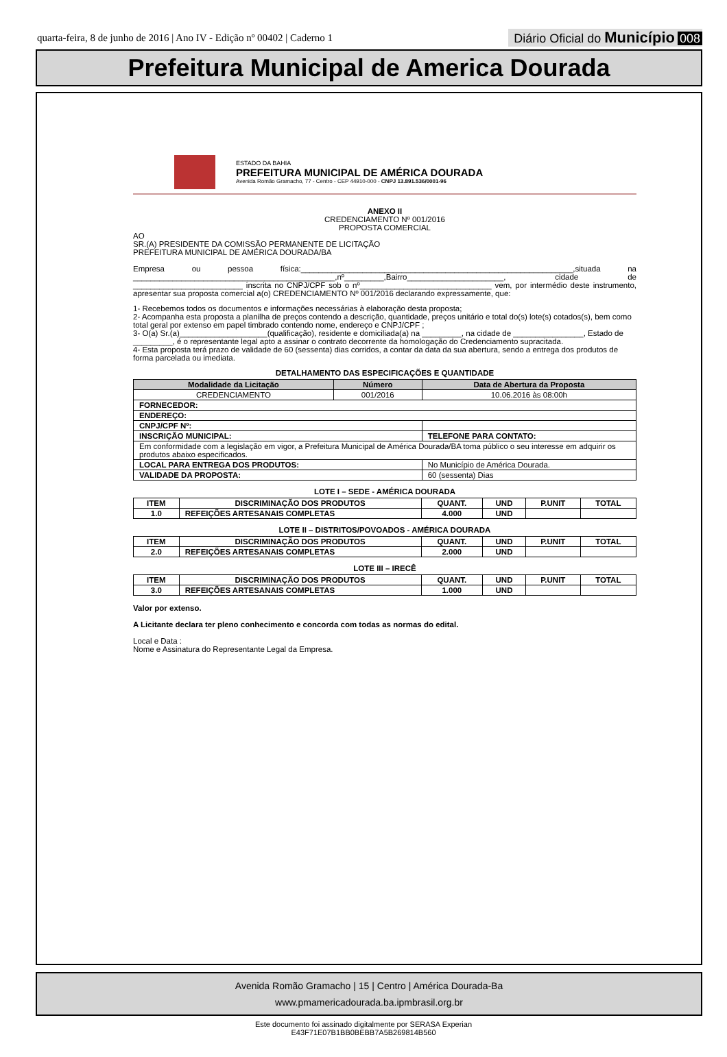quarta-feira, 8 de junho de 2016 | Ano IV - Edição nº 00402 | Caderno 1
Diário Oficial do Município 008
Prefeitura Municipal de America Dourada
ESTADO DA BAHIA
PREFEITURA MUNICIPAL DE AMÉRICA DOURADA
Avenida Romão Gramacho, 77 - Centro - CEP 44910-000 - CNPJ 13.891.536/0001-96
ANEXO II
CREDENCIAMENTO Nº 001/2016
PROPOSTA COMERCIAL
AO
SR.(A) PRESIDENTE DA COMISSÃO PERMANENTE DE LICITAÇÃO
PREFEITURA MUNICIPAL DE AMÉRICA DOURADA/BA
Empresa ou pessoa física:______________________________________________________________,situada na ______________________________________________,nº_________,Bairro______________________, cidade de _________________________ inscrita no CNPJ/CPF sob o nº______________________________ vem, por intermédio deste instrumento, apresentar sua proposta comercial a(o) CREDENCIAMENTO Nº 001/2016 declarando expressamente, que:
1- Recebemos todos os documentos e informações necessárias à elaboração desta proposta;
2- Acompanha esta proposta a planilha de preços contendo a descrição, quantidade, preços unitário e total do(s) lote(s) cotados(s), bem como total geral por extenso em papel timbrado contendo nome, endereço e CNPJ/CPF ;
3- O(a) Sr.(a)____________________(qualificação), residente e domiciliada(a) na _________, na cidade de ________________, Estado de _________, é o representante legal apto a assinar o contrato decorrente da homologação do Credenciamento supracitada.
4- Esta proposta terá prazo de validade de 60 (sessenta) dias corridos, a contar da data da sua abertura, sendo a entrega dos produtos de forma parcelada ou imediata.
DETALHAMENTO DAS ESPECIFICAÇÕES E QUANTIDADE
| Modalidade da Licitação | Número | Data de Abertura da Proposta |
| --- | --- | --- |
| CREDENCIAMENTO | 001/2016 | 10.06.2016 às 08:00h |
| FORNECEDOR: | | |
| ENDEREÇO: | | |
| CNPJ/CPF Nº: | | |
| INSCRIÇÃO MUNICIPAL: | | TELEFONE PARA CONTATO: |
| Em conformidade com a legislação em vigor, a Prefeitura Municipal de América Dourada/BA toma público o seu interesse em adquirir os produtos abaixo especificados. | | |
| LOCAL PARA ENTREGA DOS PRODUTOS: | | No Município de América Dourada. |
| VALIDADE DA PROPOSTA: | | 60 (sessenta) Dias |
LOTE I – SEDE - AMÉRICA DOURADA
| ITEM | DISCRIMINAÇÃO DOS PRODUTOS | QUANT. | UND | P.UNIT | TOTAL |
| --- | --- | --- | --- | --- | --- |
| 1.0 | REFEIÇÕES ARTESANAIS COMPLETAS | 4.000 | UND | | |
LOTE II – DISTRITOS/POVOADOS - AMÉRICA DOURADA
| ITEM | DISCRIMINAÇÃO DOS PRODUTOS | QUANT. | UND | P.UNIT | TOTAL |
| --- | --- | --- | --- | --- | --- |
| 2.0 | REFEIÇÕES ARTESANAIS COMPLETAS | 2.000 | UND | | |
LOTE III – IRECÊ
| ITEM | DISCRIMINAÇÃO DOS PRODUTOS | QUANT. | UND | P.UNIT | TOTAL |
| --- | --- | --- | --- | --- | --- |
| 3.0 | REFEIÇÕES ARTESANAIS COMPLETAS | 1.000 | UND | | |
Valor por extenso.
A Licitante declara ter pleno conhecimento e concorda com todas as normas do edital.
Local e Data :
Nome e Assinatura do Representante Legal da Empresa.
Avenida Romão Gramacho | 15 | Centro | América Dourada-Ba
www.pmamericadourada.ba.ipmbrasil.org.br
Este documento foi assinado digitalmente por SERASA Experian
E43F71E07B1BB0BEBB7A5B269814B560